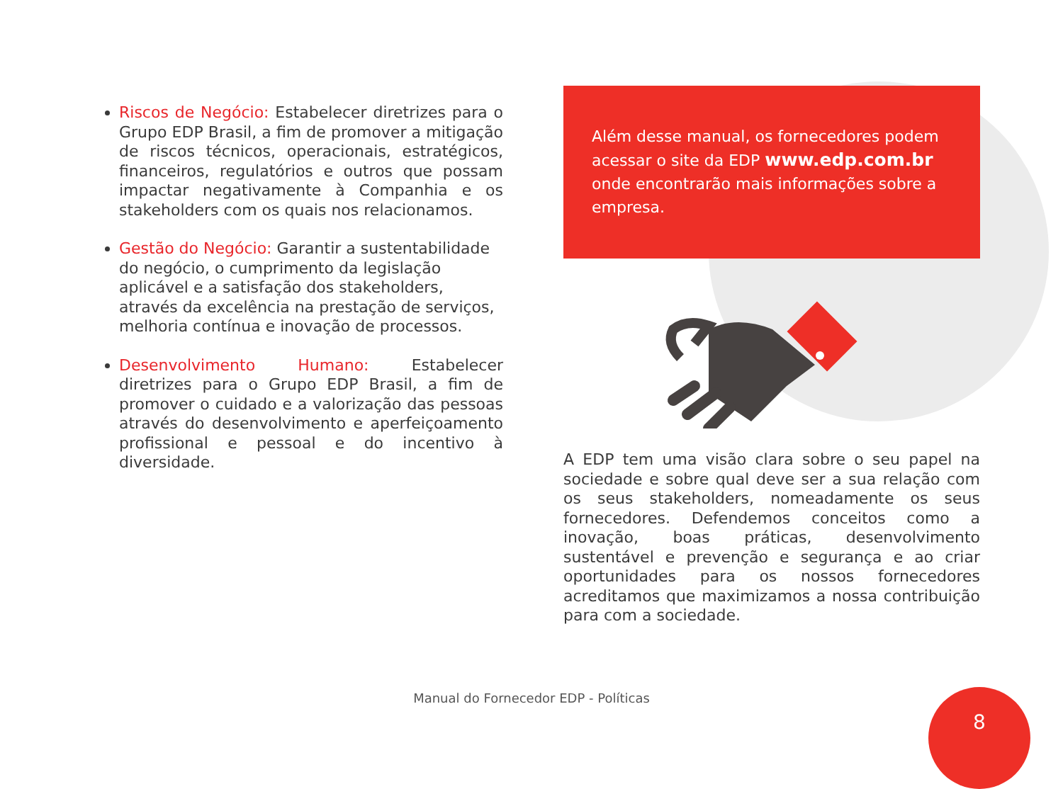Riscos de Negócio: Estabelecer diretrizes para o Grupo EDP Brasil, a fim de promover a mitigação de riscos técnicos, operacionais, estratégicos, financeiros, regulatórios e outros que possam impactar negativamente à Companhia e os stakeholders com os quais nos relacionamos.
Gestão do Negócio: Garantir a sustentabilidade do negócio, o cumprimento da legislação aplicável e a satisfação dos stakeholders, através da excelência na prestação de serviços, melhoria contínua e inovação de processos.
Desenvolvimento Humano: Estabelecer diretrizes para o Grupo EDP Brasil, a fim de promover o cuidado e a valorização das pessoas através do desenvolvimento e aperfeiçoamento profissional e pessoal e do incentivo à diversidade.
Além desse manual, os fornecedores podem acessar o site da EDP www.edp.com.br onde encontrarão mais informações sobre a empresa.
A EDP tem uma visão clara sobre o seu papel na sociedade e sobre qual deve ser a sua relação com os seus stakeholders, nomeadamente os seus fornecedores. Defendemos conceitos como a inovação, boas práticas, desenvolvimento sustentável e prevenção e segurança e ao criar oportunidades para os nossos fornecedores acreditamos que maximizamos a nossa contribuição para com a sociedade.
Manual do Fornecedor EDP - Políticas 8